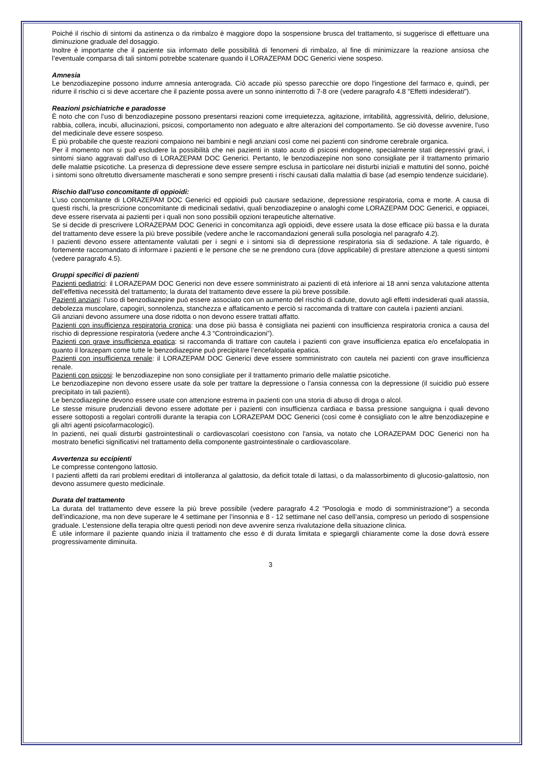Poiché il rischio di sintomi da astinenza o da rimbalzo è maggiore dopo la sospensione brusca del trattamento, si suggerisce di effettuare una diminuzione graduale del dosaggio.
Inoltre è importante che il paziente sia informato delle possibilità di fenomeni di rimbalzo, al fine di minimizzare la reazione ansiosa che l’eventuale comparsa di tali sintomi potrebbe scatenare quando il LORAZEPAM DOC Generici viene sospeso.
Amnesia
Le benzodiazepine possono indurre amnesia anterograda. Ciò accade più spesso parecchie ore dopo l'ingestione del farmaco e, quindi, per ridurre il rischio ci si deve accertare che il paziente possa avere un sonno ininterrotto di 7-8 ore (vedere paragrafo 4.8 "Effetti indesiderati").
Reazioni psichiatriche e paradosse
È noto che con l’uso di benzodiazepine possono presentarsi reazioni come irrequietezza, agitazione, irritabilità, aggressività, delirio, delusione, rabbia, collera, incubi, allucinazioni, psicosi, comportamento non adeguato e altre alterazioni del comportamento. Se ciò dovesse avvenire, l'uso del medicinale deve essere sospeso.
È più probabile che queste reazioni compaiono nei bambini e negli anziani così come nei pazienti con sindrome cerebrale organica.
Per il momento non si può escludere la possibilità che nei pazienti in stato acuto di psicosi endogene, specialmente stati depressivi gravi, i sintomi siano aggravati dall’uso di LORAZEPAM DOC Generici. Pertanto, le benzodiazepine non sono consigliate per il trattamento primario delle malattie psicotiche. La presenza di depressione deve essere sempre esclusa in particolare nei disturbi iniziali e mattutini del sonno, poiché i sintomi sono oltretutto diversamente mascherati e sono sempre presenti i rischi causati dalla malattia di base (ad esempio tendenze suicidarie).
Rischio dall’uso concomitante di oppioidi:
L’uso concomitante di LORAZEPAM DOC Generici ed oppioidi può causare sedazione, depressione respiratoria, coma e morte. A causa di questi rischi, la prescrizione concomitante di medicinali sedativi, quali benzodiazepine o analoghi come LORAZEPAM DOC Generici, e oppiacei, deve essere riservata ai pazienti per i quali non sono possibili opzioni terapeutiche alternative.
Se si decide di prescrivere LORAZEPAM DOC Generici in concomitanza agli oppioidi, deve essere usata la dose efficace più bassa e la durata del trattamento deve essere la più breve possibile (vedere anche le raccomandazioni generali sulla posologia nel paragrafo 4.2).
I pazienti devono essere attentamente valutati per i segni e i sintomi sia di depressione respiratoria sia di sedazione. A tale riguardo, è fortemente raccomandato di informare i pazienti e le persone che se ne prendono cura (dove applicabile) di prestare attenzione a questi sintomi (vedere paragrafo 4.5).
Gruppi specifici di pazienti
Pazienti pediatrici: il LORAZEPAM DOC Generici non deve essere somministrato ai pazienti di età inferiore ai 18 anni senza valutazione attenta dell’effettiva necessità del trattamento; la durata del trattamento deve essere la più breve possibile.
Pazienti anziani: l’uso di benzodiazepine può essere associato con un aumento del rischio di cadute, dovuto agli effetti indesiderati quali atassia, debolezza muscolare, capogiri, sonnolenza, stanchezza e affaticamento e perciò si raccomanda di trattare con cautela i pazienti anziani.
Gli anziani devono assumere una dose ridotta o non devono essere trattati affatto.
Pazienti con insufficienza respiratoria cronica: una dose più bassa è consigliata nei pazienti con insufficienza respiratoria cronica a causa del rischio di depressione respiratoria (vedere anche 4.3 “Controindicazioni”).
Pazienti con grave insufficienza epatica: si raccomanda di trattare con cautela i pazienti con grave insufficienza epatica e/o encefalopatia in quanto il lorazepam come tutte le benzodiazepine può precipitare l’encefalopatia epatica.
Pazienti con insufficienza renale: il LORAZEPAM DOC Generici deve essere somministrato con cautela nei pazienti con grave insufficienza renale.
Pazienti con psicosi: le benzodiazepine non sono consigliate per il trattamento primario delle malattie psicotiche.
Le benzodiazepine non devono essere usate da sole per trattare la depressione o l’ansia connessa con la depressione (il suicidio può essere precipitato in tali pazienti).
Le benzodiazepine devono essere usate con attenzione estrema in pazienti con una storia di abuso di droga o alcol.
Le stesse misure prudenziali devono essere adottate per i pazienti con insufficienza cardiaca e bassa pressione sanguigna i quali devono essere sottoposti a regolari controlli durante la terapia con LORAZEPAM DOC Generici (così come è consigliato con le altre benzodiazepine e gli altri agenti psicofarmacologici).
In pazienti, nei quali disturbi gastrointestinali o cardiovascolari coesistono con l'ansia, va notato che LORAZEPAM DOC Generici non ha mostrato benefici significativi nel trattamento della componente gastrointestinale o cardiovascolare.
Avvertenza su eccipienti
Le compresse contengono lattosio.
I pazienti affetti da rari problemi ereditari di intolleranza al galattosio, da deficit totale di lattasi, o da malassorbimento di glucosio-galattosio, non devono assumere questo medicinale.
Durata del trattamento
La durata del trattamento deve essere la più breve possibile (vedere paragrafo 4.2 "Posologia e modo di somministrazione") a seconda dell’indicazione, ma non deve superare le 4 settimane per l’insonnia e 8 - 12 settimane nel caso dell’ansia, compreso un periodo di sospensione graduale. L’estensione della terapia oltre questi periodi non deve avvenire senza rivalutazione della situazione clinica.
È utile informare il paziente quando inizia il trattamento che esso è di durata limitata e spiegargli chiaramente come la dose dovrà essere progressivamente diminuita.
3